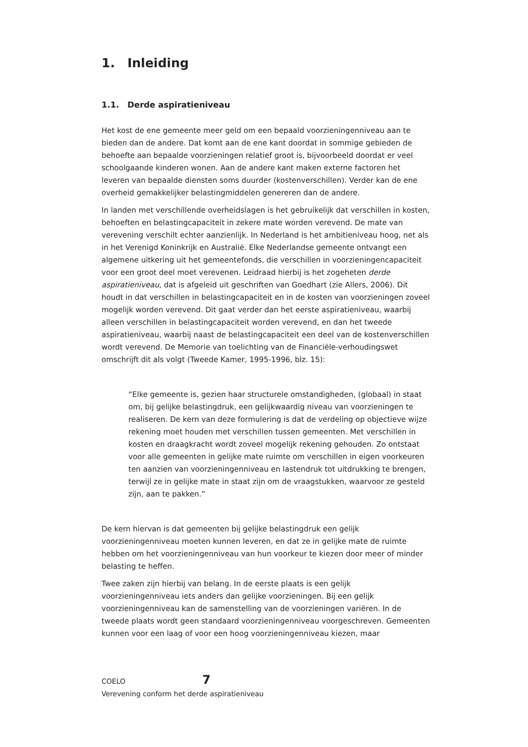1. Inleiding
1.1. Derde aspiratieniveau
Het kost de ene gemeente meer geld om een bepaald voorzieningenniveau aan te bieden dan de andere. Dat komt aan de ene kant doordat in sommige gebieden de behoefte aan bepaalde voorzieningen relatief groot is, bijvoorbeeld doordat er veel schoolgaande kinderen wonen. Aan de andere kant maken externe factoren het leveren van bepaalde diensten soms duurder (kostenverschillen). Verder kan de ene overheid gemakkelijker belastingmiddelen genereren dan de andere.
In landen met verschillende overheidslagen is het gebruikelijk dat verschillen in kosten, behoeften en belastingcapaciteit in zekere mate worden verevend. De mate van verevening verschilt echter aanzienlijk. In Nederland is het ambitieniveau hoog, net als in het Verenigd Koninkrijk en Australië. Elke Nederlandse gemeente ontvangt een algemene uitkering uit het gemeentefonds, die verschillen in voorzieningencapaciteit voor een groot deel moet verevenen. Leidraad hierbij is het zogeheten derde aspiratieniveau, dat is afgeleid uit geschriften van Goedhart (zie Allers, 2006). Dit houdt in dat verschillen in belastingcapaciteit en in de kosten van voorzieningen zoveel mogelijk worden verevend. Dit gaat verder dan het eerste aspiratieniveau, waarbij alleen verschillen in belastingcapaciteit worden verevend, en dan het tweede aspiratieniveau, waarbij naast de belastingcapaciteit een deel van de kostenverschillen wordt verevend. De Memorie van toelichting van de Financiële-verhoudingswet omschrijft dit als volgt (Tweede Kamer, 1995-1996, blz. 15):
“Elke gemeente is, gezien haar structurele omstandigheden, (globaal) in staat om, bij gelijke belastingdruk, een gelijkwaardig niveau van voorzieningen te realiseren. De kern van deze formulering is dat de verdeling op objectieve wijze rekening moet houden met verschillen tussen gemeenten. Met verschillen in kosten en draagkracht wordt zoveel mogelijk rekening gehouden. Zo ontstaat voor alle gemeenten in gelijke mate ruimte om verschillen in eigen voorkeuren ten aanzien van voorzieningenniveau en lastendruk tot uitdrukking te brengen, terwijl ze in gelijke mate in staat zijn om de vraagstukken, waarvoor ze gesteld zijn, aan te pakken.”
De kern hiervan is dat gemeenten bij gelijke belastingdruk een gelijk voorzieningenniveau moeten kunnen leveren, en dat ze in gelijke mate de ruimte hebben om het voorzieningenniveau van hun voorkeur te kiezen door meer of minder belasting te heffen.
Twee zaken zijn hierbij van belang. In de eerste plaats is een gelijk voorzieningenniveau iets anders dan gelijke voorzieningen. Bij een gelijk voorzieningenniveau kan de samenstelling van de voorzieningen variëren. In de tweede plaats wordt geen standaard voorzieningenniveau voorgeschreven. Gemeenten kunnen voor een laag of voor een hoog voorzieningenniveau kiezen, maar
COELO 7
Verevening conform het derde aspiratieniveau